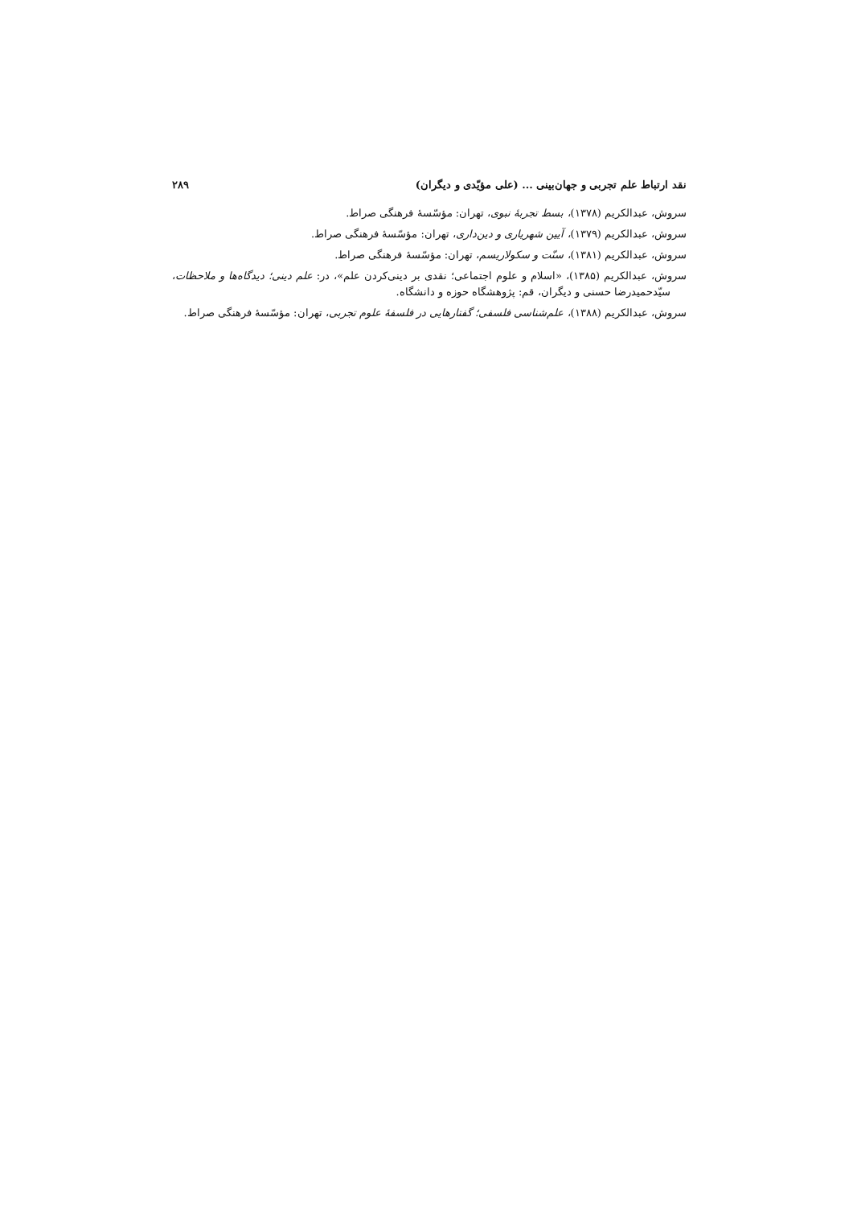نقد ارتباط علم تجربی و جهان‌بینی ... (علی مؤیّدی و دیگران) ۲۸۹
سروش، عبدالکریم (۱۳۷۸)، بسط تجربهٔ نبوی، تهران: مؤسّسهٔ فرهنگی صراط.
سروش، عبدالکریم (۱۳۷۹)، آیین شهریاری و دین‌داری، تهران: مؤسّسهٔ فرهنگی صراط.
سروش، عبدالکریم (۱۳۸۱)، سنّت و سکولاریسم، تهران: مؤسّسهٔ فرهنگی صراط.
سروش، عبدالکریم (۱۳۸۵)، «اسلام و علوم اجتماعی؛ نقدی بر دینی‌کردن علم»، در: علم دینی؛ دیدگاه‌ها و ملاحظات، سیّدحمیدرضا حسنی و دیگران، قم: پژوهشگاه حوزه و دانشگاه.
سروش، عبدالکریم (۱۳۸۸)، علم‌شناسی فلسفی؛ گفتارهایی در فلسفهٔ علوم تجربی، تهران: مؤسّسهٔ فرهنگی صراط.